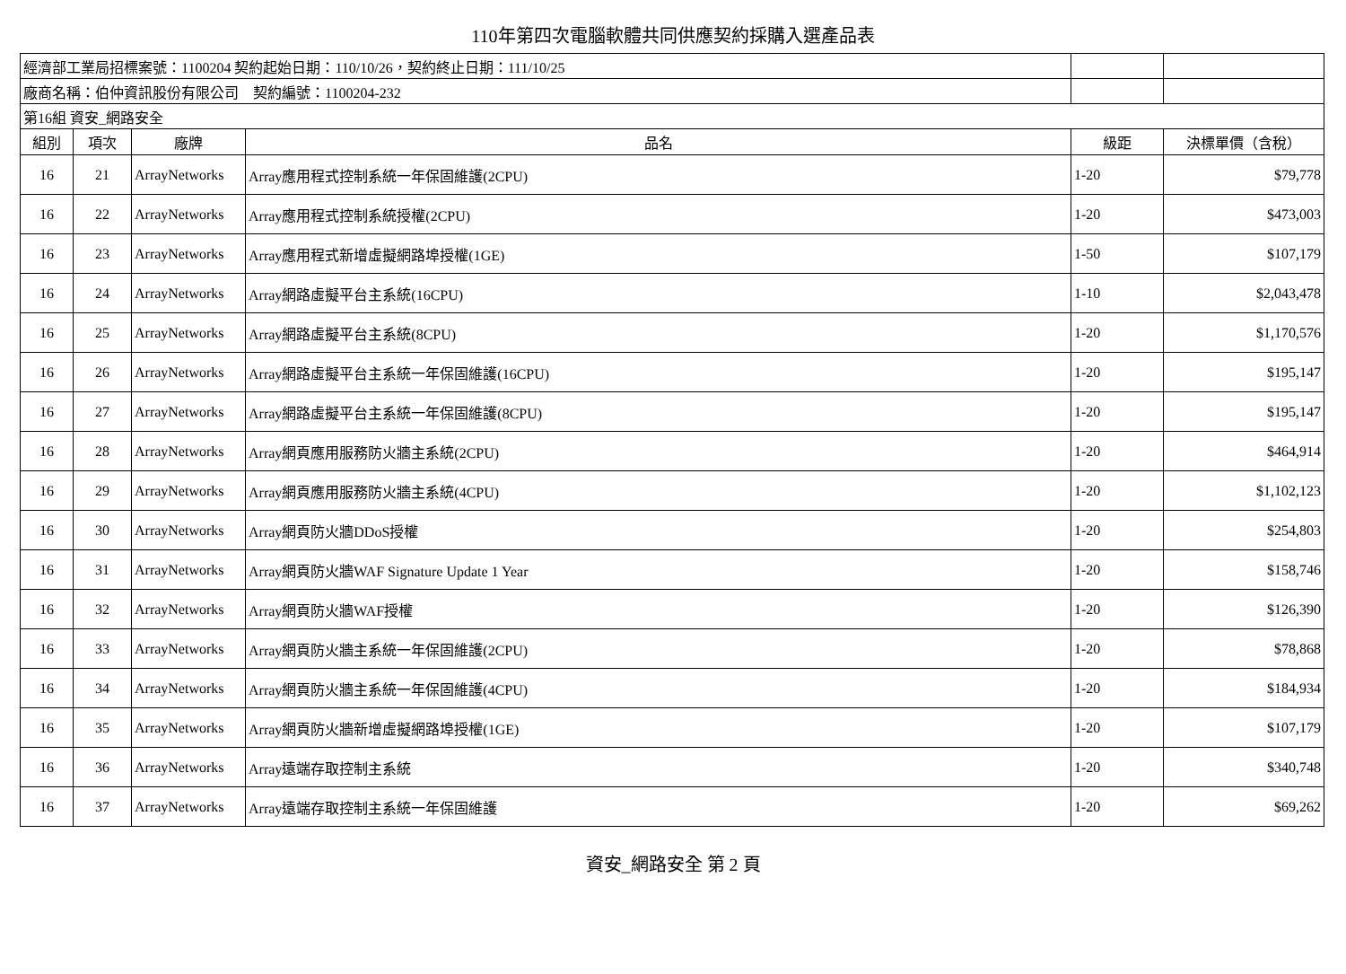110年第四次電腦軟體共同供應契約採購入選產品表
| 經濟部工業局招標案號：1100204 契約起始日期：110/10/26，契約終止日期：111/10/25 | | | | | |
| 廠商名稱：伯仲資訊股份有限公司 契約編號：1100204-232 | | | | | |
| 第16組 資安_網路安全 | | | | | |
| 組別 | 項次 | 廠牌 | 品名 | 級距 | 決標單價（含稅） |
| 16 | 21 | ArrayNetworks | Array應用程式控制系統一年保固維護(2CPU) | 1-20 | $79,778 |
| 16 | 22 | ArrayNetworks | Array應用程式控制系統授權(2CPU) | 1-20 | $473,003 |
| 16 | 23 | ArrayNetworks | Array應用程式新增虛擬網路埠授權(1GE) | 1-50 | $107,179 |
| 16 | 24 | ArrayNetworks | Array網路虛擬平台主系統(16CPU) | 1-10 | $2,043,478 |
| 16 | 25 | ArrayNetworks | Array網路虛擬平台主系統(8CPU) | 1-20 | $1,170,576 |
| 16 | 26 | ArrayNetworks | Array網路虛擬平台主系統一年保固維護(16CPU) | 1-20 | $195,147 |
| 16 | 27 | ArrayNetworks | Array網路虛擬平台主系統一年保固維護(8CPU) | 1-20 | $195,147 |
| 16 | 28 | ArrayNetworks | Array網頁應用服務防火牆主系統(2CPU) | 1-20 | $464,914 |
| 16 | 29 | ArrayNetworks | Array網頁應用服務防火牆主系統(4CPU) | 1-20 | $1,102,123 |
| 16 | 30 | ArrayNetworks | Array網頁防火牆DDoS授權 | 1-20 | $254,803 |
| 16 | 31 | ArrayNetworks | Array網頁防火牆WAF Signature Update 1 Year | 1-20 | $158,746 |
| 16 | 32 | ArrayNetworks | Array網頁防火牆WAF授權 | 1-20 | $126,390 |
| 16 | 33 | ArrayNetworks | Array網頁防火牆主系統一年保固維護(2CPU) | 1-20 | $78,868 |
| 16 | 34 | ArrayNetworks | Array網頁防火牆主系統一年保固維護(4CPU) | 1-20 | $184,934 |
| 16 | 35 | ArrayNetworks | Array網頁防火牆新增虛擬網路埠授權(1GE) | 1-20 | $107,179 |
| 16 | 36 | ArrayNetworks | Array遠端存取控制主系統 | 1-20 | $340,748 |
| 16 | 37 | ArrayNetworks | Array遠端存取控制主系統一年保固維護 | 1-20 | $69,262 |
資安_網路安全 第 2 頁